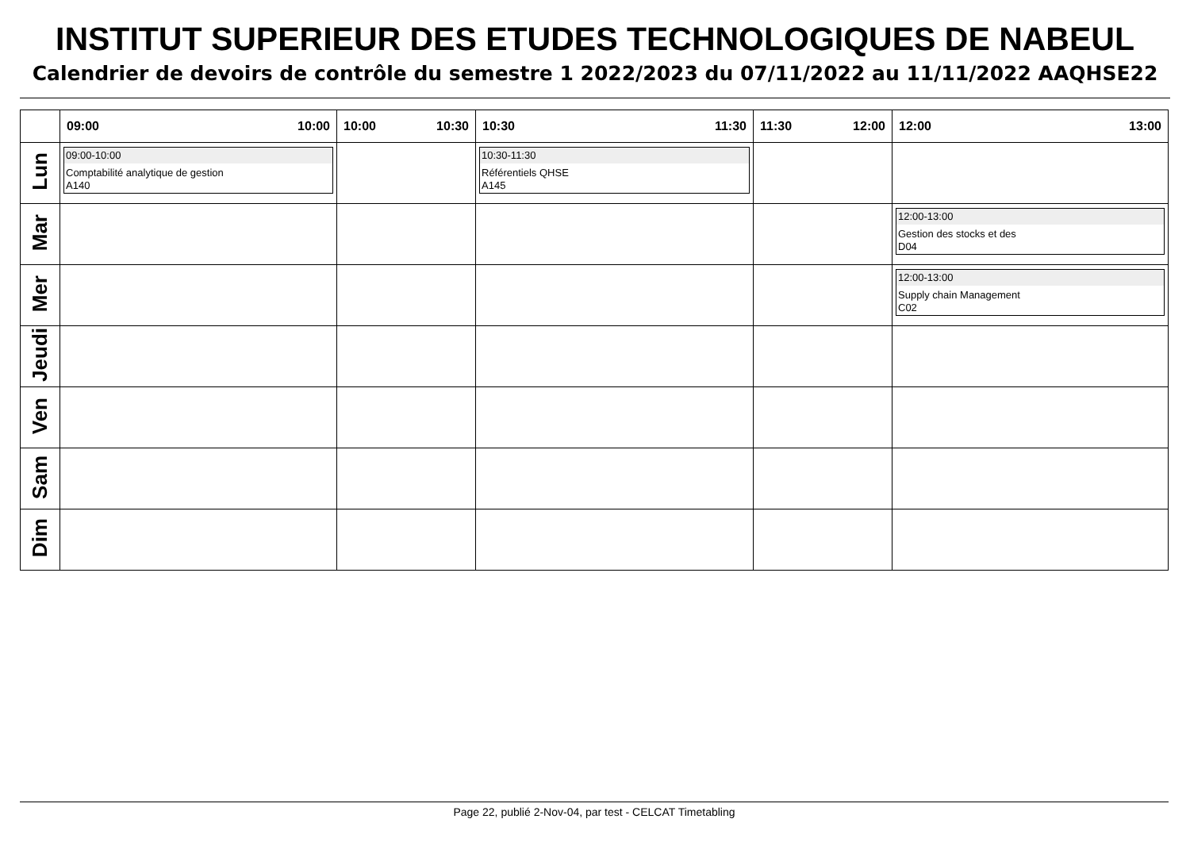INSTITUT SUPERIEUR DES ETUDES TECHNOLOGIQUES DE NABEUL
Calendrier de devoirs de contrôle du semestre 1 2022/2023 du 07/11/2022 au 11/11/2022 AAQHSE22
| | 09:00 10:00 | 10:00 10:30 | 10:30 11:30 | 11:30 12:00 | 12:00 13:00 |
| --- | --- | --- | --- | --- | --- |
| Lun | 09:00-10:00 Comptabilité analytique de gestion A140 | | 10:30-11:30 Référentiels QHSE A145 | | |
| Mar | | | | | 12:00-13:00 Gestion des stocks et des D04 |
| Mer | | | | | 12:00-13:00 Supply chain Management C02 |
| Jeudi | | | | | |
| Ven | | | | | |
| Sam | | | | | |
| Dim | | | | | |
Page 22, publié 2-Nov-04, par test - CELCAT Timetabling